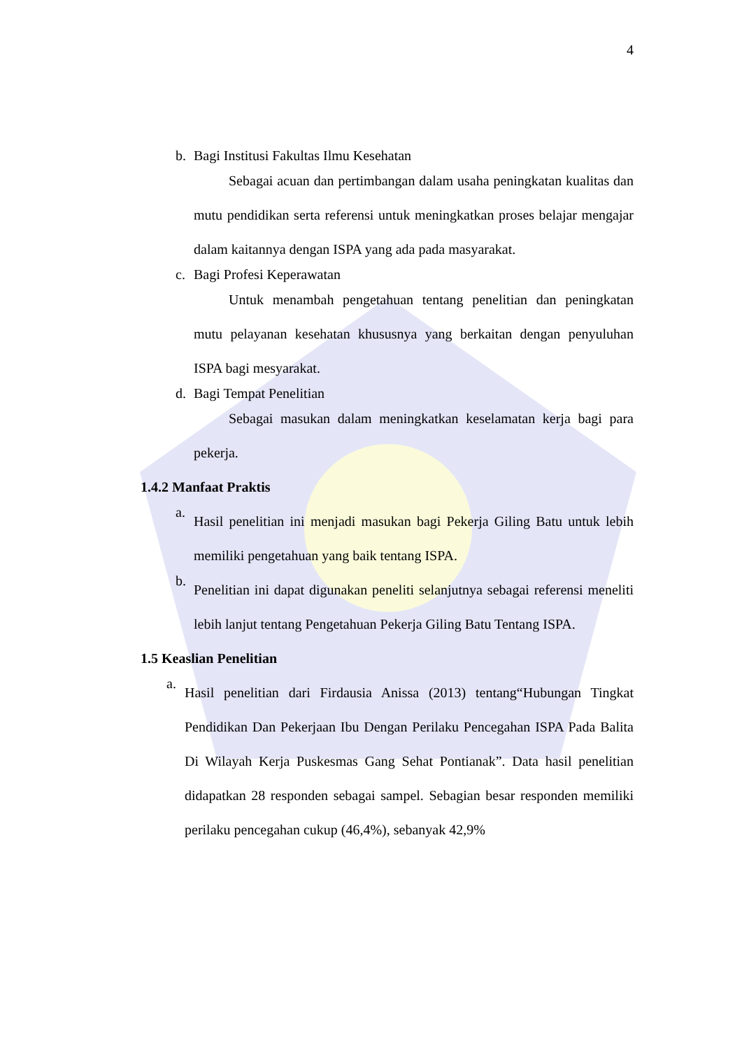4
b. Bagi Institusi Fakultas Ilmu Kesehatan
Sebagai acuan dan pertimbangan dalam usaha peningkatan kualitas dan mutu pendidikan serta referensi untuk meningkatkan proses belajar mengajar dalam kaitannya dengan ISPA yang ada pada masyarakat.
c. Bagi Profesi Keperawatan
Untuk menambah pengetahuan tentang penelitian dan peningkatan mutu pelayanan kesehatan khususnya yang berkaitan dengan penyuluhan ISPA bagi mesyarakat.
d. Bagi Tempat Penelitian
Sebagai masukan dalam meningkatkan keselamatan kerja bagi para pekerja.
1.4.2 Manfaat Praktis
a.
Hasil penelitian ini menjadi masukan bagi Pekerja Giling Batu untuk lebih memiliki pengetahuan yang baik tentang ISPA.
b.
Penelitian ini dapat digunakan peneliti selanjutnya sebagai referensi meneliti lebih lanjut tentang Pengetahuan Pekerja Giling Batu Tentang ISPA.
1.5 Keaslian Penelitian
a.
Hasil penelitian dari Firdausia Anissa (2013) tentang“Hubungan Tingkat Pendidikan Dan Pekerjaan Ibu Dengan Perilaku Pencegahan ISPA Pada Balita Di Wilayah Kerja Puskesmas Gang Sehat Pontianak”. Data hasil penelitian didapatkan 28 responden sebagai sampel. Sebagian besar responden memiliki perilaku pencegahan cukup (46,4%), sebanyak 42,9%